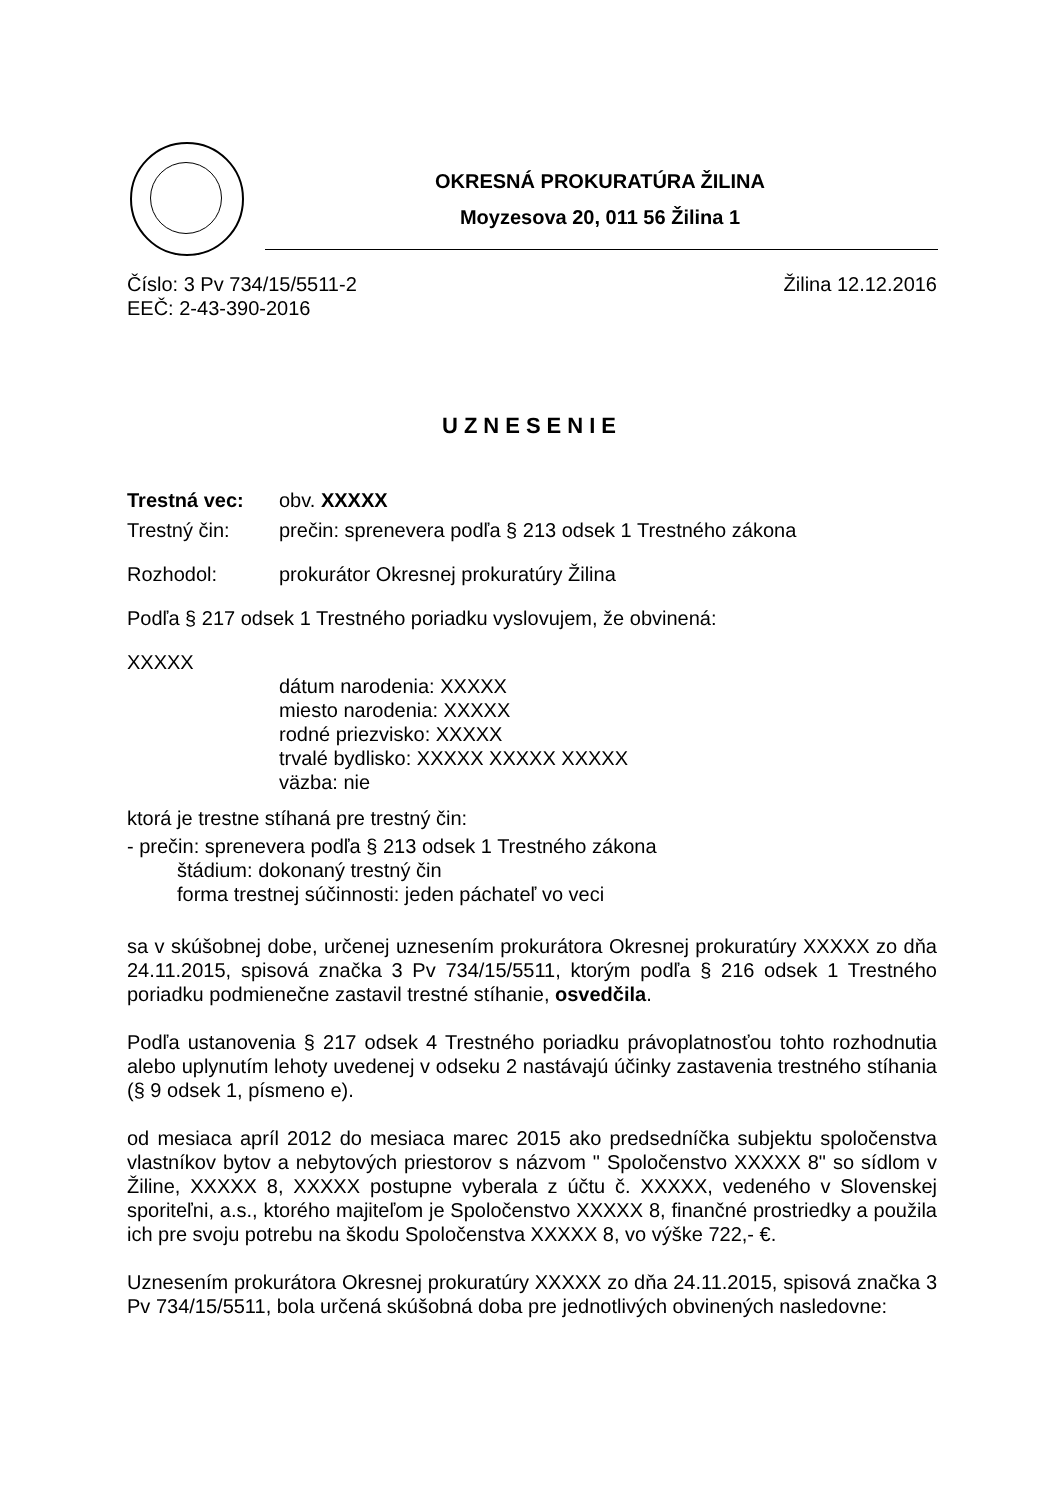OKRESNÁ PROKURATÚRA ŽILINA
Moyzesova 20, 011 56 Žilina 1
Číslo: 3 Pv 734/15/5511-2 Žilina 12.12.2016
EEČ: 2-43-390-2016
UZNESENIE
Trestná vec: obv. XXXXX
Trestný čin: prečin: sprenevera podľa § 213 odsek 1 Trestného zákona
Rozhodol: prokurátor Okresnej prokuratúry Žilina
Podľa § 217 odsek 1 Trestného poriadku vyslovujem, že obvinená:
XXXXX
dátum narodenia: XXXXX
miesto narodenia: XXXXX
rodné priezvisko: XXXXX
trvalé bydlisko: XXXXX XXXXX XXXXX
väzba: nie
ktorá je trestne stíhaná pre trestný čin:
- prečin: sprenevera podľa § 213 odsek 1 Trestného zákona
štádium: dokonaný trestný čin
forma trestnej súčinnosti: jeden páchateľ vo veci
sa v skúšobnej dobe, určenej uznesením prokurátora Okresnej prokuratúry XXXXX zo dňa 24.11.2015, spisová značka 3 Pv 734/15/5511, ktorým podľa § 216 odsek 1 Trestného poriadku podmienečne zastavil trestné stíhanie, osvedčila.
Podľa ustanovenia § 217 odsek 4 Trestného poriadku právoplatnosťou tohto rozhodnutia alebo uplynutím lehoty uvedenej v odseku 2 nastávajú účinky zastavenia trestného stíhania (§ 9 odsek 1, písmeno e).
od mesiaca apríl 2012 do mesiaca marec 2015 ako predsedníčka subjektu spoločenstva vlastníkov bytov a nebytových priestorov s názvom " Spoločenstvo XXXXX 8" so sídlom v Žiline, XXXXX 8, XXXXX postupne vyberala z účtu č. XXXXX, vedeného v Slovenskej sporiteľni, a.s., ktorého majiteľom je Spoločenstvo XXXXX 8, finančné prostriedky a použila ich pre svoju potrebu na škodu Spoločenstva XXXXX 8, vo výške 722,- €.
Uznesením prokurátora Okresnej prokuratúry XXXXX zo dňa 24.11.2015, spisová značka 3 Pv 734/15/5511, bola určená skúšobná doba pre jednotlivých obvinených nasledovne: